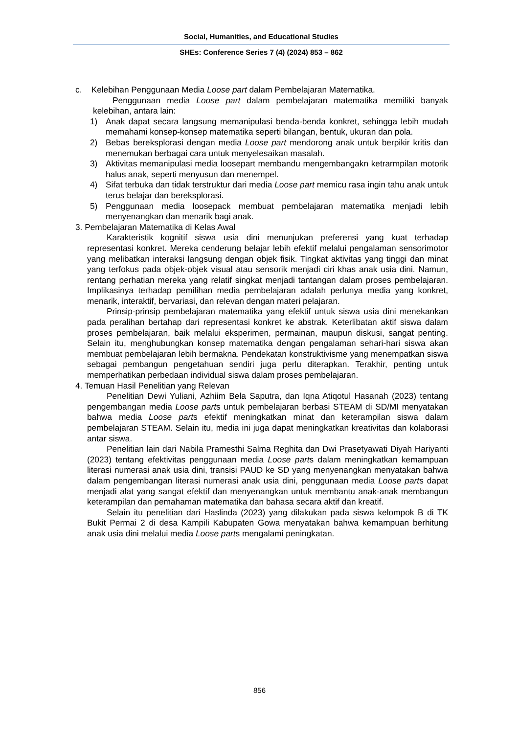Social, Humanities, and Educational Studies
SHEs: Conference Series 7 (4) (2024) 853 – 862
c. Kelebihan Penggunaan Media Loose part dalam Pembelajaran Matematika.
Penggunaan media Loose part dalam pembelajaran matematika memiliki banyak kelebihan, antara lain:
1) Anak dapat secara langsung memanipulasi benda-benda konkret, sehingga lebih mudah memahami konsep-konsep matematika seperti bilangan, bentuk, ukuran dan pola.
2) Bebas bereksplorasi dengan media Loose part mendorong anak untuk berpikir kritis dan menemukan berbagai cara untuk menyelesaikan masalah.
3) Aktivitas memanipulasi media loosepart membandu mengembangakn ketrarmpilan motorik halus anak, seperti menyusun dan menempel.
4) Sifat terbuka dan tidak terstruktur dari media Loose part memicu rasa ingin tahu anak untuk terus belajar dan bereksplorasi.
5) Penggunaan media loosepack membuat pembelajaran matematika menjadi lebih menyenangkan dan menarik bagi anak.
3. Pembelajaran Matematika di Kelas Awal
Karakteristik kognitif siswa usia dini menunjukan preferensi yang kuat terhadap representasi konkret. Mereka cenderung belajar lebih efektif melalui pengalaman sensorimotor yang melibatkan interaksi langsung dengan objek fisik. Tingkat aktivitas yang tinggi dan minat yang terfokus pada objek-objek visual atau sensorik menjadi ciri khas anak usia dini. Namun, rentang perhatian mereka yang relatif singkat menjadi tantangan dalam proses pembelajaran. Implikasinya terhadap pemilihan media pembelajaran adalah perlunya media yang konkret, menarik, interaktif, bervariasi, dan relevan dengan materi pelajaran.
Prinsip-prinsip pembelajaran matematika yang efektif untuk siswa usia dini menekankan pada peralihan bertahap dari representasi konkret ke abstrak. Keterlibatan aktif siswa dalam proses pembelajaran, baik melalui eksperimen, permainan, maupun diskusi, sangat penting. Selain itu, menghubungkan konsep matematika dengan pengalaman sehari-hari siswa akan membuat pembelajaran lebih bermakna. Pendekatan konstruktivisme yang menempatkan siswa sebagai pembangun pengetahuan sendiri juga perlu diterapkan. Terakhir, penting untuk memperhatikan perbedaan individual siswa dalam proses pembelajaran.
4. Temuan Hasil Penelitian yang Relevan
Penelitian Dewi Yuliani, Azhiim Bela Saputra, dan Iqna Atiqotul Hasanah (2023) tentang pengembangan media Loose parts untuk pembelajaran berbasi STEAM di SD/MI menyatakan bahwa media Loose parts efektif meningkatkan minat dan keterampilan siswa dalam pembelajaran STEAM. Selain itu, media ini juga dapat meningkatkan kreativitas dan kolaborasi antar siswa.
Penelitian lain dari Nabila Pramesthi Salma Reghita dan Dwi Prasetyawati Diyah Hariyanti (2023) tentang efektivitas penggunaan media Loose parts dalam meningkatkan kemampuan literasi numerasi anak usia dini, transisi PAUD ke SD yang menyenangkan menyatakan bahwa dalam pengembangan literasi numerasi anak usia dini, penggunaan media Loose parts dapat menjadi alat yang sangat efektif dan menyenangkan untuk membantu anak-anak membangun keterampilan dan pemahaman matematika dan bahasa secara aktif dan kreatif.
Selain itu penelitian dari Haslinda (2023) yang dilakukan pada siswa kelompok B di TK Bukit Permai 2 di desa Kampili Kabupaten Gowa menyatakan bahwa kemampuan berhitung anak usia dini melalui media Loose parts mengalami peningkatan.
856